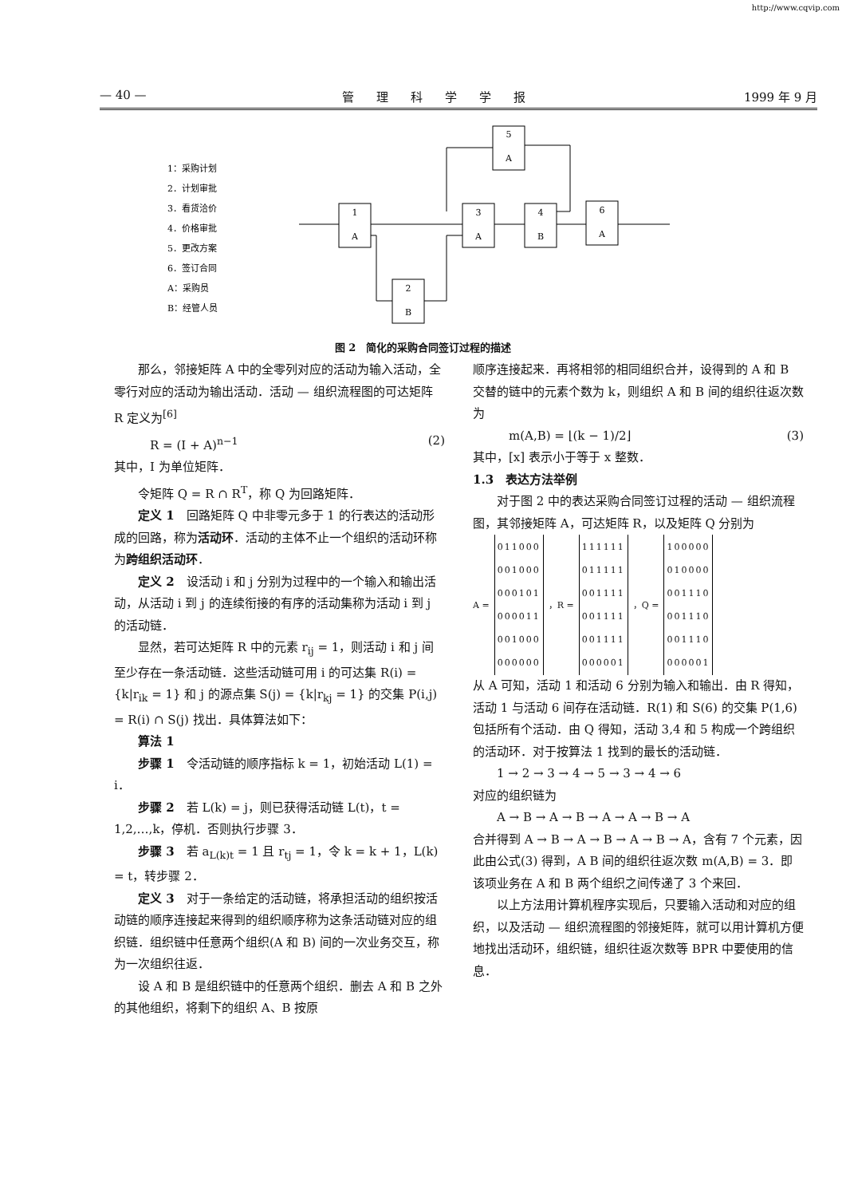http://www.cqvip.com
— 40 — 管理科学学报 1999 年 9 月
1：采购计划
2．计划审批
3．看货洽价
4．价格审批
5．更改方案
6．签订合同
A：采购员
B：经管人员
1
A
2
B
3
A
4
B
6
A
5
A
图 2　简化的采购合同签订过程的描述
那么，邻接矩阵 A 中的全零列对应的活动为输入活动，全零行对应的活动为输出活动．活动 — 组织流程图的可达矩阵 R 定义为<sup>[6]</sup>
R = (I + A)<sup>n−1</sup> (2)
其中，I 为单位矩阵．
令矩阵 Q = R ∩ R<sup>T</sup>，称 Q 为回路矩阵．
定义 1　回路矩阵 Q 中非零元多于 1 的行表达的活动形成的回路，称为活动环．活动的主体不止一个组织的活动环称为跨组织活动环．
定义 2　设活动 i 和 j 分别为过程中的一个输入和输出活动，从活动 i 到 j 的连续衔接的有序的活动集称为活动 i 到 j 的活动链．
显然，若可达矩阵 R 中的元素 r<sub>ij</sub> = 1，则活动 i 和 j 间至少存在一条活动链．这些活动链可用 i 的可达集 R(i) = {k|r<sub>ik</sub> = 1} 和 j 的源点集 S(j) = {k|r<sub>kj</sub> = 1} 的交集 P(i,j) = R(i) ∩ S(j) 找出．具体算法如下：
算法 1
步骤 1　令活动链的顺序指标 k = 1，初始活动 L(1) = i．
步骤 2　若 L(k) = j，则已获得活动链 L(t)，t = 1,2,…,k，停机．否则执行步骤 3．
步骤 3　若 a<sub>L(k)t</sub> = 1 且 r<sub>tj</sub> = 1，令 k = k + 1，L(k) = t，转步骤 2．
定义 3　对于一条给定的活动链，将承担活动的组织按活动链的顺序连接起来得到的组织顺序称为这条活动链对应的组织链．组织链中任意两个组织(A 和 B) 间的一次业务交互，称为一次组织往返．
设 A 和 B 是组织链中的任意两个组织．删去 A 和 B 之外的其他组织，将剩下的组织 A、B 按原
顺序连接起来．再将相邻的相同组织合并，设得到的 A 和 B 交替的链中的元素个数为 k，则组织 A 和 B 间的组织往返次数为
m(A,B) = ⌊(k − 1)/2⌋ (3)
其中，[x] 表示小于等于 x 整数．
1.3　表达方法举例
对于图 2 中的表达采购合同签订过程的活动 — 组织流程图，其邻接矩阵 A，可达矩阵 R，以及矩阵 Q 分别为
A =
| 011000 |
| 001000 |
| 000101 |
| 000011 |
| 001000 |
| 000000 |
，R =
| 111111 |
| 011111 |
| 001111 |
| 001111 |
| 001111 |
| 000001 |
，Q =
| 100000 |
| 010000 |
| 001110 |
| 001110 |
| 001110 |
| 000001 |
从 A 可知，活动 1 和活动 6 分别为输入和输出．由 R 得知，活动 1 与活动 6 间存在活动链．R(1) 和 S(6) 的交集 P(1,6) 包括所有个活动．由 Q 得知，活动 3,4 和 5 构成一个跨组织的活动环．对于按算法 1 找到的最长的活动链．
1 → 2 → 3 → 4 → 5 → 3 → 4 → 6
对应的组织链为
A → B → A → B → A → A → B → A
合并得到 A → B → A → B → A → B → A，含有 7 个元素，因此由公式(3) 得到，A B 间的组织往返次数 m(A,B) = 3．即该项业务在 A 和 B 两个组织之间传递了 3 个来回．
以上方法用计算机程序实现后，只要输入活动和对应的组织，以及活动 — 组织流程图的邻接矩阵，就可以用计算机方便地找出活动环，组织链，组织往返次数等 BPR 中要使用的信息．